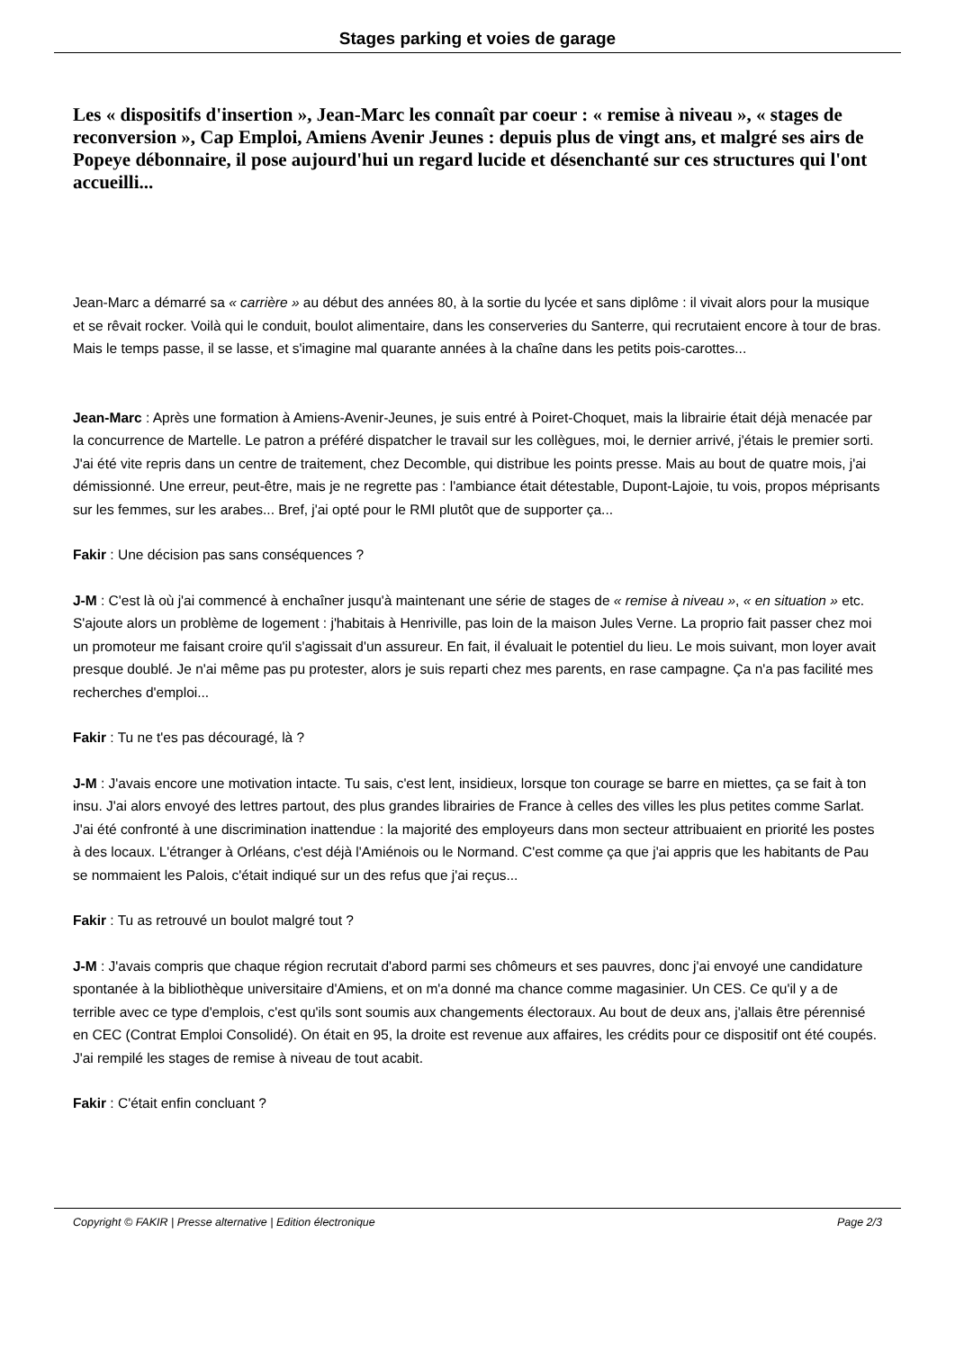Stages parking et voies de garage
Les « dispositifs d'insertion », Jean-Marc les connaît par coeur : « remise à niveau », « stages de reconversion », Cap Emploi, Amiens Avenir Jeunes : depuis plus de vingt ans, et malgré ses airs de Popeye débonnaire, il pose aujourd'hui un regard lucide et désenchanté sur ces structures qui l'ont accueilli...
Jean-Marc a démarré sa « carrière » au début des années 80, à la sortie du lycée et sans diplôme : il vivait alors pour la musique et se rêvait rocker. Voilà qui le conduit, boulot alimentaire, dans les conserveries du Santerre, qui recrutaient encore à tour de bras. Mais le temps passe, il se lasse, et s'imagine mal quarante années à la chaîne dans les petits pois-carottes...
Jean-Marc : Après une formation à Amiens-Avenir-Jeunes, je suis entré à Poiret-Choquet, mais la librairie était déjà menacée par la concurrence de Martelle. Le patron a préféré dispatcher le travail sur les collègues, moi, le dernier arrivé, j'étais le premier sorti. J'ai été vite repris dans un centre de traitement, chez Decomble, qui distribue les points presse. Mais au bout de quatre mois, j'ai démissionné. Une erreur, peut-être, mais je ne regrette pas : l'ambiance était détestable, Dupont-Lajoie, tu vois, propos méprisants sur les femmes, sur les arabes... Bref, j'ai opté pour le RMI plutôt que de supporter ça...
Fakir : Une décision pas sans conséquences ?
J-M : C'est là où j'ai commencé à enchaîner jusqu'à maintenant une série de stages de « remise à niveau », « en situation » etc. S'ajoute alors un problème de logement : j'habitais à Henriville, pas loin de la maison Jules Verne. La proprio fait passer chez moi un promoteur me faisant croire qu'il s'agissait d'un assureur. En fait, il évaluait le potentiel du lieu. Le mois suivant, mon loyer avait presque doublé. Je n'ai même pas pu protester, alors je suis reparti chez mes parents, en rase campagne. Ça n'a pas facilité mes recherches d'emploi...
Fakir : Tu ne t'es pas découragé, là ?
J-M : J'avais encore une motivation intacte. Tu sais, c'est lent, insidieux, lorsque ton courage se barre en miettes, ça se fait à ton insu. J'ai alors envoyé des lettres partout, des plus grandes librairies de France à celles des villes les plus petites comme Sarlat. J'ai été confronté à une discrimination inattendue : la majorité des employeurs dans mon secteur attribuaient en priorité les postes à des locaux. L'étranger à Orléans, c'est déjà l'Amiénois ou le Normand. C'est comme ça que j'ai appris que les habitants de Pau se nommaient les Palois, c'était indiqué sur un des refus que j'ai reçus...
Fakir : Tu as retrouvé un boulot malgré tout ?
J-M : J'avais compris que chaque région recrutait d'abord parmi ses chômeurs et ses pauvres, donc j'ai envoyé une candidature spontanée à la bibliothèque universitaire d'Amiens, et on m'a donné ma chance comme magasinier. Un CES. Ce qu'il y a de terrible avec ce type d'emplois, c'est qu'ils sont soumis aux changements électoraux. Au bout de deux ans, j'allais être pérennisé en CEC (Contrat Emploi Consolidé). On était en 95, la droite est revenue aux affaires, les crédits pour ce dispositif ont été coupés. J'ai rempilé les stages de remise à niveau de tout acabit.
Fakir : C'était enfin concluant ?
Copyright © FAKIR | Presse alternative | Edition électronique Page 2/3